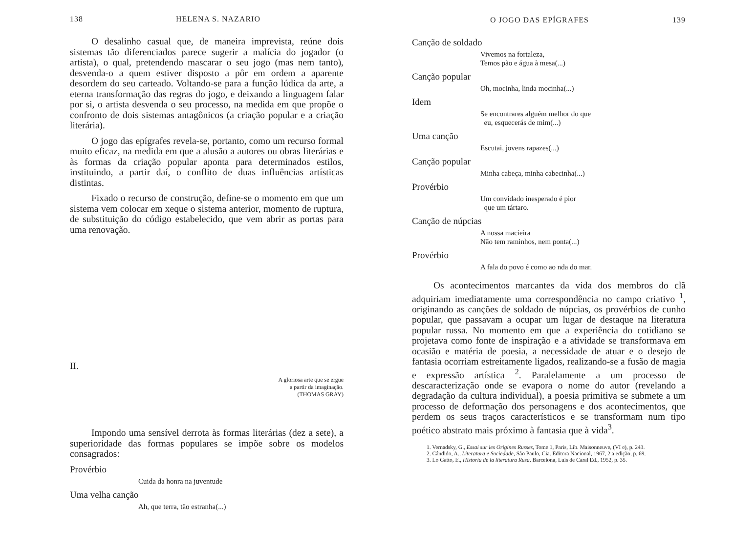138 HELENA S. NAZARIO
O desalinho casual que, de maneira imprevista, reúne dois sistemas tão diferenciados parece sugerir a malícia do jogador (o artista), o qual, pretendendo mascarar o seu jogo (mas nem tanto), desvenda-o a quem estiver disposto a pôr em ordem a aparente desordem do seu carteado. Voltando-se para a função lúdica da arte, a eterna transformação das regras do jogo, e deixando a linguagem falar por si, o artista desvenda o seu processo, na medida em que propõe o confronto de dois sistemas antagônicos (a criação popular e a criação literária).
O jogo das epígrafes revela-se, portanto, como um recurso formal muito eficaz, na medida em que a alusão a autores ou obras literárias e às formas da criação popular aponta para determinados estilos, instituindo, a partir daí, o conflito de duas influências artísticas distintas.
Fixado o recurso de construção, define-se o momento em que um sistema vem colocar em xeque o sistema anterior, momento de ruptura, de substituição do código estabelecido, que vem abrir as portas para uma renovação.
II.
A gloriosa arte que se ergue
a partir da imaginação.
(THOMAS GRAY)
Impondo uma sensível derrota às formas literárias (dez a sete), a superioridade das formas populares se impõe sobre os modelos consagrados:
Provérbio
Cuida da honra na juventude
Uma velha canção
Ah, que terra, tão estranha(...)
O JOGO DAS EPÍGRAFES 139
Canção de soldado
Vivemos na fortaleza,
Temos pão e água à mesa(...)
Canção popular
Oh, mocinha, linda mocinha(...)
Idem
Se encontrares alguém melhor do que
eu, esquecerás de mim(...)
Uma canção
Escutai, jovens rapazes(...)
Canção popular
Minha cabeça, minha cabecinha(...)
Provérbio
Um convidado inesperado é pior
que um tártaro.
Canção de núpcias
A nossa macieira
Não tem raminhos, nem ponta(...)
Provérbio
A fala do povo é como ao nda do mar.
Os acontecimentos marcantes da vida dos membros do clã adquiriam imediatamente uma correspondência no campo criativo <sup>1</sup>, originando as canções de soldado de núpcias, os provérbios de cunho popular, que passavam a ocupar um lugar de destaque na literatura popular russa. No momento em que a experiência do cotidiano se projetava como fonte de inspiração e a atividade se transformava em ocasião e matéria de poesia, a necessidade de atuar e o desejo de fantasia ocorriam estreitamente ligados, realizando-se a fusão de magia e expressão artística <sup>2</sup>. Paralelamente a um processo de descaracterização onde se evapora o nome do autor (revelando a degradação da cultura individual), a poesia primitiva se submete a um processo de deformação dos personagens e dos acontecimentos, que perdem os seus traços característicos e se transformam num tipo poético abstrato mais próximo à fantasia que à vida<sup>3</sup>.
1. Vernadsky, G., Essai sur les Origines Russes, Tome 1, Paris, Lib. Maisonneuve, (VI e), p. 243.
2. Cândido, A., Literatura e Sociedade, São Paulo, Cia. Editora Nacional, 1967, 2.a edição, p. 69.
3. Lo Gatto, E., Historia de la literatura Rusa, Barcelona, Luis de Caral Ed., 1952, p. 35.